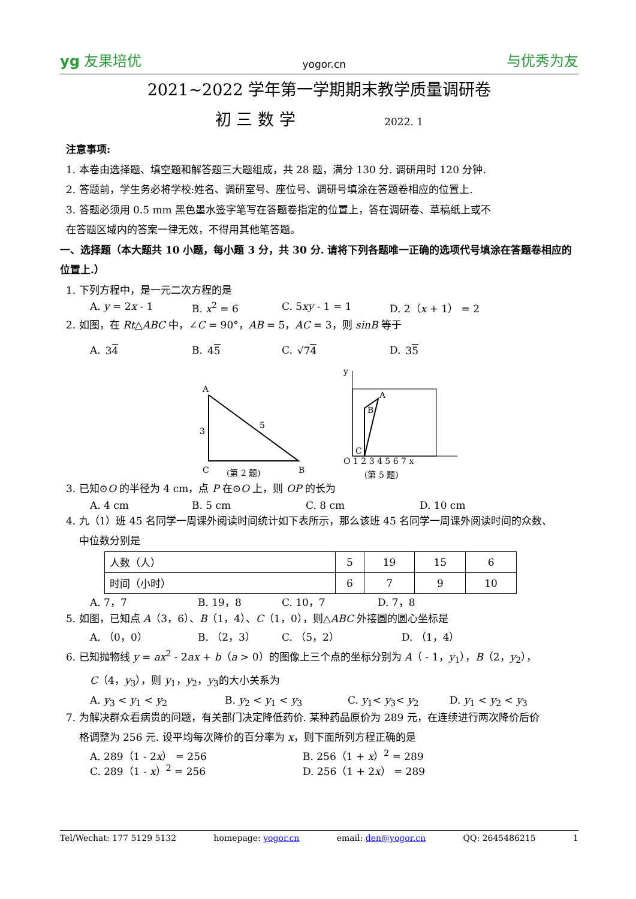yg 友果培优 yogor.cn 与优秀为友
2021~2022 学年第一学期期末教学质量调研卷
初 三 数 学 2022. 1
注意事项:
1. 本卷由选择题、填空题和解答题三大题组成，共 28 题，满分 130 分. 调研用时 120 分钟.
2. 答题前，学生务必将学校:姓名、调研室号、座位号、调研号填涂在答题卷相应的位置上.
3. 答题必须用 0.5 mm 黑色墨水签字笔写在答题卷指定的位置上，答在调研卷、草稿纸上或不
在答题区域内的答案一律无效，不得用其他笔答题。
一、选择题（本大题共 10 小题，每小题 3 分，共 30 分. 请将下列各题唯一正确的选项代号填涂在答题卷相应的位置上.）
1. 下列方程中，是一元二次方程的是
A. y = 2x - 1 B. x<sup>2</sup> = 6 C. 5xy - 1 = 1 D. 2（x + 1） = 2
2. 如图，在 Rt△ABC 中，∠C = 90°，AB = 5，AC = 3，则 sinB 等于
A. 34 B. 45 C. √74 D. 35
A
3
5
C
B
(第 2 题)
y
B
A
C
O 1 2 3 4 5 6 7 x
(第 5 题)
3. 已知⊙O 的半径为 4 cm，点 P 在⊙O 上，则 OP 的长为
A. 4 cm B. 5 cm C. 8 cm D. 10 cm
4. 九（1）班 45 名同学一周课外阅读时间统计如下表所示，那么该班 45 名同学一周课外阅读时间的众数、
中位数分别是
| 人数（人） | 5 | 19 | 15 | 6 |
| 时间（小时） | 6 | 7 | 9 | 10 |
A. 7，7 B. 19，8 C. 10，7 D. 7，8
5. 如图，已知点 A（3，6）、B（1，4）、C（1，0），则△ABC 外接圆的圆心坐标是
A. （0，0） B. （2，3） C. （5，2） D. （1，4）
6. 已知抛物线 y = ax<sup>2</sup> - 2ax + b（a > 0）的图像上三个点的坐标分别为 A（ - 1，y<sub>1</sub>），B（2，y<sub>2</sub>），
C（4，y<sub>3</sub>），则 y<sub>1</sub>，y<sub>2</sub>，y<sub>3</sub>的大小关系为
A. y<sub>3</sub> < y<sub>1</sub> < y<sub>2</sub> B. y<sub>2</sub> < y<sub>1</sub> < y<sub>3</sub> C. y<sub>1</sub>< y<sub>3</sub>< y<sub>2</sub> D. y<sub>1</sub> < y<sub>2</sub> < y<sub>3</sub>
7. 为解决群众看病贵的问题，有关部门决定降低药价. 某种药品原价为 289 元，在连续进行两次降价后价
格调整为 256 元. 设平均每次降价的百分率为 x，则下面所列方程正确的是
A. 289（1 - 2x） = 256 B. 256（1 + x）<sup>2</sup> = 289
C. 289（1 - x）<sup>2</sup> = 256 D. 256（1 + 2x） = 289
Tel/Wechat: 177 5129 5132 homepage: yogor.cn email: den@yogor.cn QQ: 2645486215 1